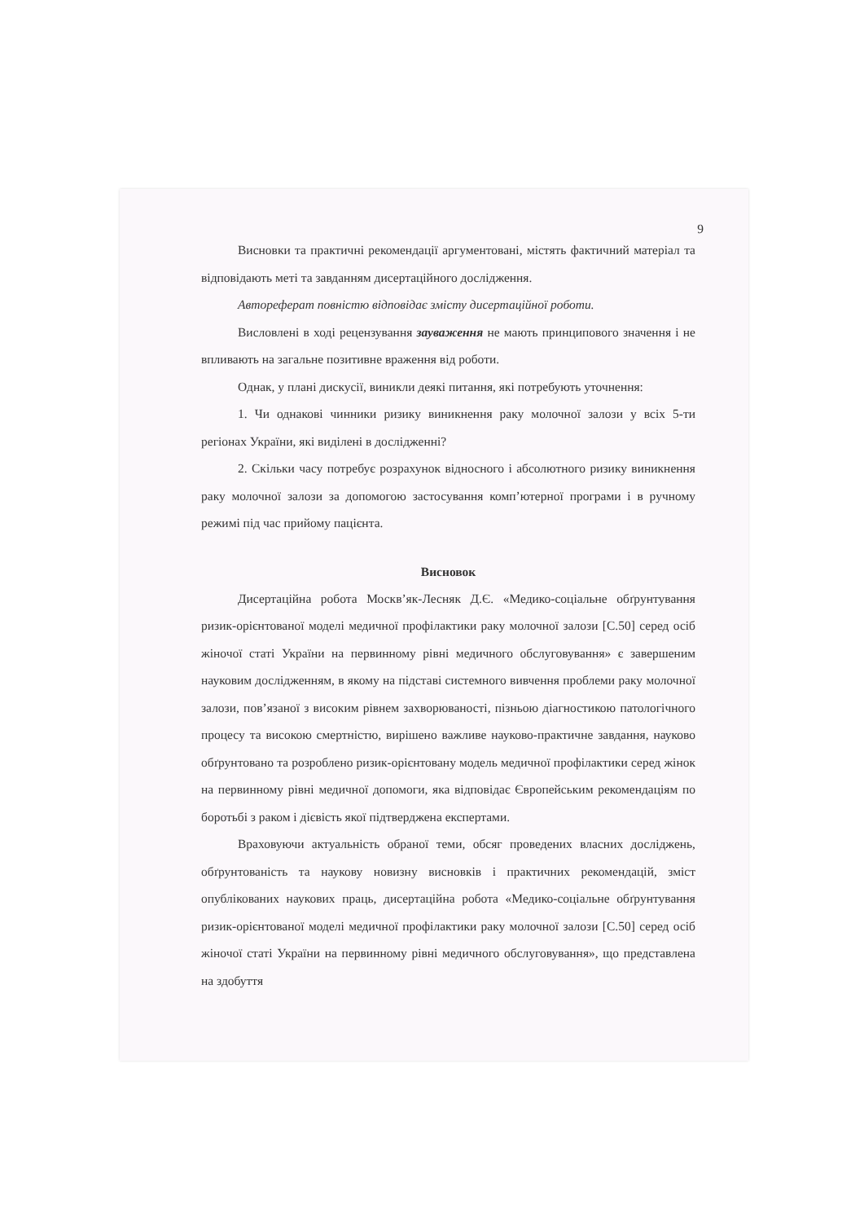9
Висновки та практичні рекомендації аргументовані, містять фактичний матеріал та відповідають меті та завданням дисертаційного дослідження.
Автореферат повністю відповідає змісту дисертаційної роботи.
Висловлені в ході рецензування зауваження не мають принципового значення і не впливають на загальне позитивне враження від роботи.
Однак, у плані дискусії, виникли деякі питання, які потребують уточнення:
1. Чи однакові чинники ризику виникнення раку молочної залози у всіх 5-ти регіонах України, які виділені в дослідженні?
2. Скільки часу потребує розрахунок відносного і абсолютного ризику виникнення раку молочної залози за допомогою застосування комп’ютерної програми і в ручному режимі під час прийому пацієнта.
Висновок
Дисертаційна робота Москв’як-Лесняк Д.Є. «Медико-соціальне обґрунтування ризик-орієнтованої моделі медичної профілактики раку молочної залози [С.50] серед осіб жіночої статі України на первинному рівні медичного обслуговування» є завершеним науковим дослідженням, в якому на підставі системного вивчення проблеми раку молочної залози, пов’язаної з високим рівнем захворюваності, пізньою діагностикою патологічного процесу та високою смертністю, вирішено важливе науково-практичне завдання, науково обґрунтовано та розроблено ризик-орієнтовану модель медичної профілактики серед жінок на первинному рівні медичної допомоги, яка відповідає Європейським рекомендаціям по боротьбі з раком і дієвість якої підтверджена експертами.
Враховуючи актуальність обраної теми, обсяг проведених власних досліджень, обґрунтованість та наукову новизну висновків і практичних рекомендацій, зміст опублікованих наукових праць, дисертаційна робота «Медико-соціальне обґрунтування ризик-орієнтованої моделі медичної профілактики раку молочної залози [С.50] серед осіб жіночої статі України на первинному рівні медичного обслуговування», що представлена на здобуття